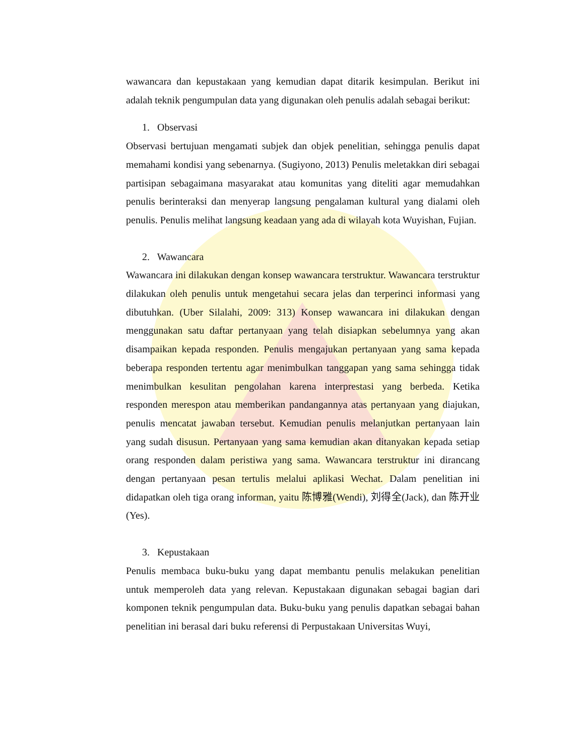wawancara dan kepustakaan yang kemudian dapat ditarik kesimpulan. Berikut ini adalah teknik pengumpulan data yang digunakan oleh penulis adalah sebagai berikut:
1. Observasi
Observasi bertujuan mengamati subjek dan objek penelitian, sehingga penulis dapat memahami kondisi yang sebenarnya. (Sugiyono, 2013) Penulis meletakkan diri sebagai partisipan sebagaimana masyarakat atau komunitas yang diteliti agar memudahkan penulis berinteraksi dan menyerap langsung pengalaman kultural yang dialami oleh penulis. Penulis melihat langsung keadaan yang ada di wilayah kota Wuyishan, Fujian.
2. Wawancara
Wawancara ini dilakukan dengan konsep wawancara terstruktur. Wawancara terstruktur dilakukan oleh penulis untuk mengetahui secara jelas dan terperinci informasi yang dibutuhkan. (Uber Silalahi, 2009: 313) Konsep wawancara ini dilakukan dengan menggunakan satu daftar pertanyaan yang telah disiapkan sebelumnya yang akan disampaikan kepada responden. Penulis mengajukan pertanyaan yang sama kepada beberapa responden tertentu agar menimbulkan tanggapan yang sama sehingga tidak menimbulkan kesulitan pengolahan karena interprestasi yang berbeda. Ketika responden merespon atau memberikan pandangannya atas pertanyaan yang diajukan, penulis mencatat jawaban tersebut. Kemudian penulis melanjutkan pertanyaan lain yang sudah disusun. Pertanyaan yang sama kemudian akan ditanyakan kepada setiap orang responden dalam peristiwa yang sama. Wawancara terstruktur ini dirancang dengan pertanyaan pesan tertulis melalui aplikasi Wechat. Dalam penelitian ini didapatkan oleh tiga orang informan, yaitu 陈博雅(Wendi), 刘得全(Jack), dan 陈开业(Yes).
3. Kepustakaan
Penulis membaca buku-buku yang dapat membantu penulis melakukan penelitian untuk memperoleh data yang relevan. Kepustakaan digunakan sebagai bagian dari komponen teknik pengumpulan data. Buku-buku yang penulis dapatkan sebagai bahan penelitian ini berasal dari buku referensi di Perpustakaan Universitas Wuyi,